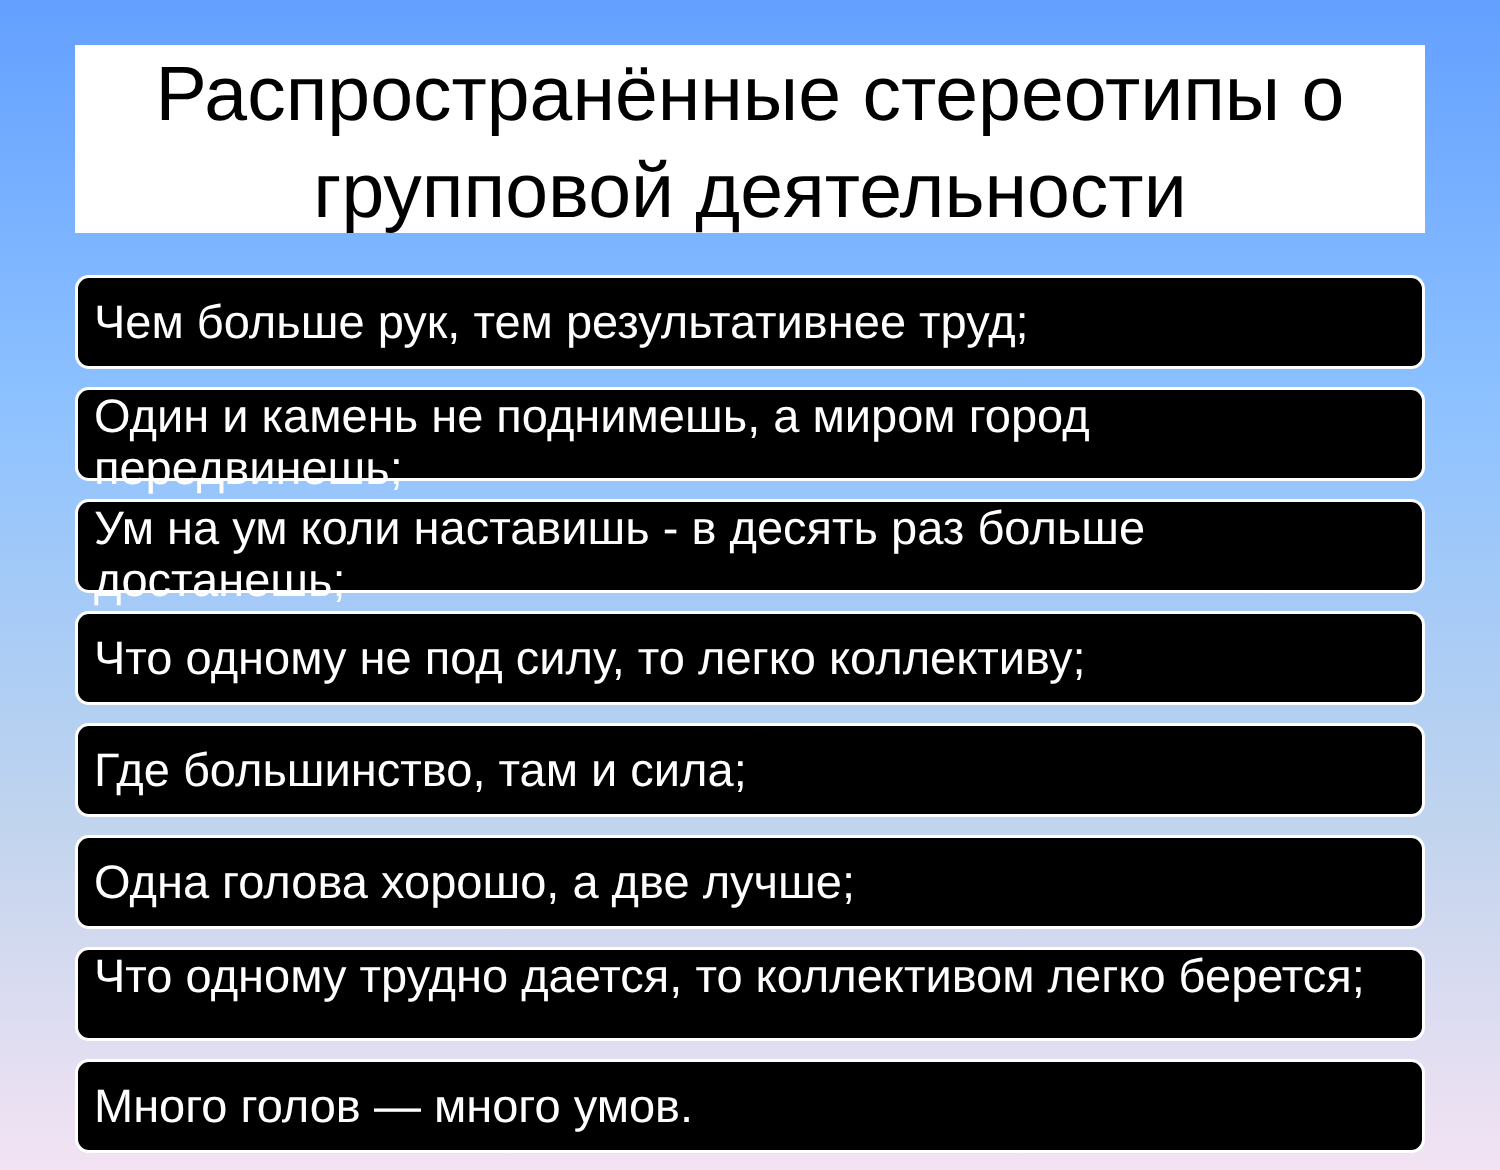Распространённые стереотипы о групповой деятельности
Чем больше рук, тем результативнее труд;
Один и камень не поднимешь, а миром город передвинешь;
Ум на ум коли наставишь - в десять раз больше достанешь;
Что одному не под силу, то легко коллективу;
Где большинство, там и сила;
Одна голова хорошо, а две лучше;
Что одному трудно дается, то коллективом легко берется;
Много голов — много умов.